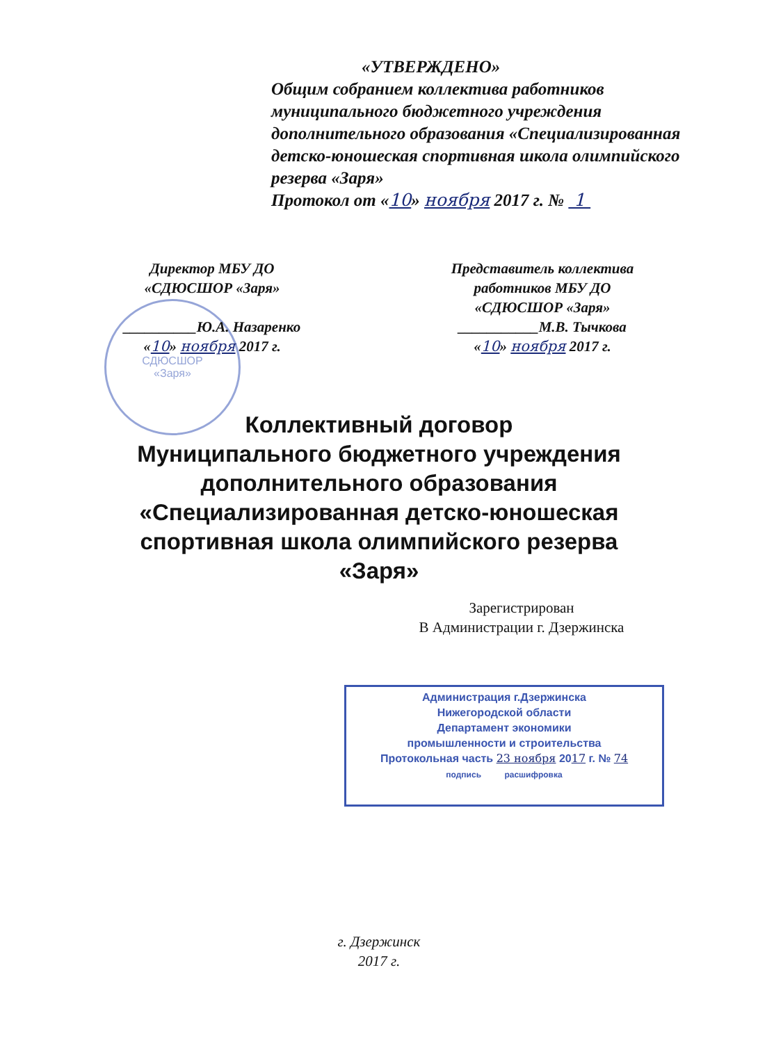«УТВЕРЖДЕНО»
Общим собранием коллектива работников муниципального бюджетного учреждения дополнительного образования «Специализированная детско-юношеская спортивная школа олимпийского резерва «Заря»
Протокол от «10» ноября 2017 г. № 1
СДЮСШОР
«Заря»
Директор МБУ ДО
«СДЮСШОР «Заря»
__________Ю.А. Назаренко
«10» ноября 2017 г.
Представитель коллектива
работников МБУ ДО
«СДЮСШОР «Заря»
___________М.В. Тычкова
«10» ноября 2017 г.
Коллективный договор
Муниципального бюджетного учреждения
дополнительного образования
«Специализированная детско-юношеская
спортивная школа олимпийского резерва
«Заря»
Зарегистрирован
В Администрации г. Дзержинска
Администрация г.Дзержинска
Нижегородской области
Департамент экономики
промышленности и строительства
Протокольная часть 23 ноября 2017 г. № 74
подпись расшифровка
г. Дзержинск
2017 г.